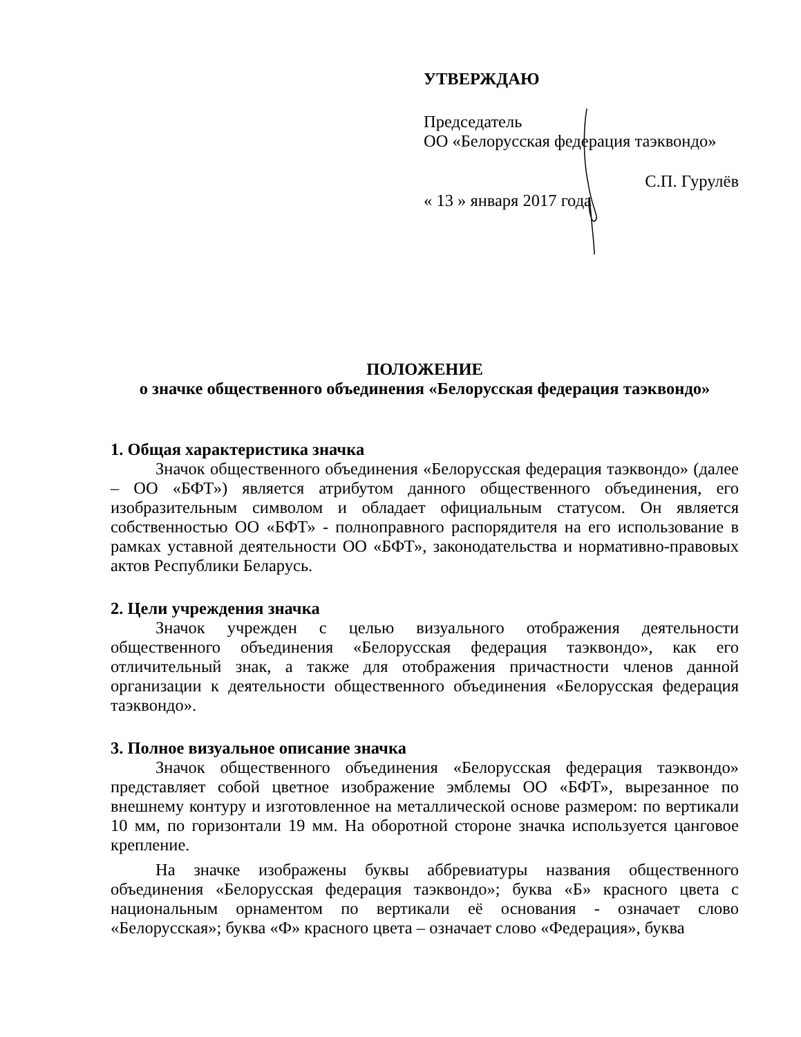УТВЕРЖДАЮ
Председатель
ОО «Белорусская федерация таэквондо»
С.П. Гурулёв
« 13 » января 2017 года
ПОЛОЖЕНИЕ
о значке общественного объединения «Белорусская федерация таэквондо»
1. Общая характеристика значка
Значок общественного объединения «Белорусская федерация таэквондо» (далее – ОО «БФТ») является атрибутом данного общественного объединения, его изобразительным символом и обладает официальным статусом. Он является собственностью ОО «БФТ» - полноправного распорядителя на его использование в рамках уставной деятельности ОО «БФТ», законодательства и нормативно-правовых актов Республики Беларусь.
2. Цели учреждения значка
Значок учрежден с целью визуального отображения деятельности общественного объединения «Белорусская федерация таэквондо», как его отличительный знак, а также для отображения причастности членов данной организации к деятельности общественного объединения «Белорусская федерация таэквондо».
3. Полное визуальное описание значка
Значок общественного объединения «Белорусская федерация таэквондо» представляет собой цветное изображение эмблемы ОО «БФТ», вырезанное по внешнему контуру и изготовленное на металлической основе размером: по вертикали 10 мм, по горизонтали 19 мм. На оборотной стороне значка используется цанговое крепление.
На значке изображены буквы аббревиатуры названия общественного объединения «Белорусская федерация таэквондо»; буква «Б» красного цвета с национальным орнаментом по вертикали её основания - означает слово «Белорусская»; буква «Ф» красного цвета – означает слово «Федерация», буква